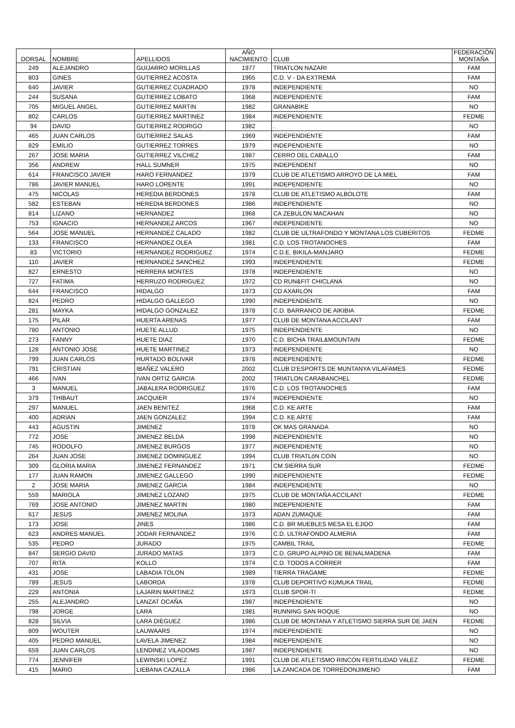| DORSAL | NOMBRE | APELLIDOS | AÑO NACIMIENTO | CLUB | FEDERACIÓN MONTAÑA |
| --- | --- | --- | --- | --- | --- |
| 249 | ALEJANDRO | GUIJARRO MORILLAS | 1977 | TRIATLON NAZARI | FAM |
| 803 | GINES | GUTIERREZ ACOSTA | 1965 | C.D. V - DA EXTREMA | FAM |
| 640 | JAVIER | GUTIERREZ CUADRADO | 1978 | INDEPENDIENTE | NO |
| 244 | SUSANA | GUTIERREZ LOBATO | 1968 | INDEPENDIENTE | FAM |
| 705 | MIGUEL ANGEL | GUTIERREZ MARTIN | 1982 | GRANABIKE | NO |
| 802 | CARLOS | GUTIERREZ MARTINEZ | 1984 | INDEPENDIENTE | FEDME |
| 94 | DAVID | GUTIERREZ RODRIGO | 1982 | . | NO |
| 465 | JUAN CARLOS | GUTIERREZ SALAS | 1969 | INDEPENDIENTE | FAM |
| 829 | EMILIO | GUTIERREZ TORRES | 1979 | INDEPENDIENTE | NO |
| 267 | JOSE MARIA | GUTIERREZ VILCHEZ | 1987 | CERRO DEL CABALLO | FAM |
| 356 | ANDREW | HALL SUMNER | 1975 | INDEPENDENT | NO |
| 614 | FRANCISCO JAVIER | HARO FERNANDEZ | 1979 | CLUB DE ATLETISMO ARROYO DE LA MIEL | FAM |
| 786 | JAVIER MANUEL | HARO LORENTE | 1991 | INDEPENDIENTE | NO |
| 475 | NICOLAS | HEREDIA BERDONES | 1978 | CLUB DE ATLETISMO ALBOLOTE | FAM |
| 582 | ESTEBAN | HEREDIA BERDONES | 1986 | INDEPENDIENTE | NO |
| 814 | LIZANO | HERNANDEZ | 1968 | CA ZEBULON MACAHAN | NO |
| 753 | IGNACIO | HERNANDEZ ARCOS | 1967 | INDEPENDIENTE | NO |
| 564 | JOSE MANUEL | HERNANDEZ CALADO | 1982 | CLUB DE ULTRAFONDO Y MONTANA LOS CUBERITOS | FEDME |
| 133 | FRANCISCO | HERNANDEZ OLEA | 1981 | C.D. LOS TROTANOCHES | FAM |
| 83 | VICTORIO | HERNANDEZ RODRIGUEZ | 1974 | C.D.E. BIKILA-MANJARO | FEDME |
| 110 | JAVIER | HERNANDEZ SANCHEZ | 1993 | INDEPENDIENTE | FEDME |
| 827 | ERNESTO | HERRERA MONTES | 1978 | INDEPENDIENTE | NO |
| 727 | FATIMA | HERRUZO RODRIGUEZ | 1972 | CD RUN&FIT CHICLANA | NO |
| 644 | FRANCISCO | HIDALGO | 1973 | CD AXARLON | FAM |
| 824 | PEDRO | HIDALGO GALLEGO | 1990 | INDEPENDIENTE | NO |
| 281 | MAYKA | HIDALGO GONZALEZ | 1978 | C.D. BARRANCO DE AIKIBIA | FEDME |
| 175 | PILAR | HUERTA ARENAS | 1977 | CLUB DE MONTANA ACCILANT | FAM |
| 780 | ANTONIO | HUETE ALLUD | 1975 | INDEPENDIENTE | NO |
| 273 | FANNY | HUETE DIAZ | 1970 | C.D. BICHA TRAIL&MOUNTAIN | FEDME |
| 128 | ANTONIO JOSE | HUETE MARTINEZ | 1973 | INDEPENDIENTE | NO |
| 799 | JUAN CARLOS | HURTADO BOLIVAR | 1978 | INDEPENDIENTE | FEDME |
| 791 | CRISTIAN | IBAÑEZ VALERO | 2002 | CLUB D'ESPORTS DE MUNTANYA VILAFAMES | FEDME |
| 466 | IVAN | IVAN ORTIZ GARCIA | 2002 | TRIATLON CARABANCHEL | FEDME |
| 3 | MANUEL | JABALERA RODRIGUEZ | 1976 | C.D. LOS TROTANOCHES | FAM |
| 379 | THIBAUT | JACQUIER | 1974 | INDEPENDIENTE | NO |
| 297 | MANUEL | JAEN BENITEZ | 1968 | C.D. KE ARTE | FAM |
| 400 | ADRIAN | JAEN GONZALEZ | 1994 | C.D. KE ARTE | FAM |
| 443 | AGUSTIN | JIMENEZ | 1978 | OK MAS GRANADA | NO |
| 772 | JOSE | JIMENEZ BELDA | 1998 | INDEPENDIENTE | NO |
| 745 | RODOLFO | JIMENEZ BURGOS | 1977 | INDEPENDIENTE | NO |
| 264 | JUAN JOSE | JIMENEZ DOMINGUEZ | 1994 | CLUB TRIATLóN COíN | NO |
| 309 | GLORIA MARIA | JIMENEZ FERNANDEZ | 1971 | CM SIERRA SUR | FEDME |
| 177 | JUAN RAMON | JIMENEZ GALLEGO | 1990 | INDEPENDIENTE | FEDME |
| 2 | JOSE MARIA | JIMENEZ GARCIA | 1984 | INDEPENDIENTE | NO |
| 559 | MARIOLA | JIMENEZ LOZANO | 1975 | CLUB DE MONTAÑA ACCILANT | FEDME |
| 769 | JOSE ANTONIO | JIMENEZ MARTIN | 1980 | INDEPENDIENTE | FAM |
| 617 | JESUS | JIMENEZ MOLINA | 1973 | ADAN ZUMAQUE | FAM |
| 173 | JOSE | JINES | 1986 | C.D. BR MUEBLES MESA EL EJIDO | FAM |
| 623 | ANDRES MANUEL | JODAR FERNANDEZ | 1976 | C.D. ULTRAFONDO ALMERIA | FAM |
| 535 | PEDRO | JURADO | 1975 | CAMBIL TRAIL | FEDME |
| 847 | SERGIO DAVID | JURADO MATAS | 1973 | C.D. GRUPO ALPINO DE BENALMADENA | FAM |
| 707 | RITA | KOLLO | 1974 | C.D. TODOS A CORRER | FAM |
| 431 | JOSE | LABADIA TOLON | 1989 | TIERRA TRAGAME | FEDME |
| 789 | JESUS | LABORDA | 1978 | CLUB DEPORTIVO KUMUKA TRAIL | FEDME |
| 229 | ANTONIA | LAJARIN MARTINEZ | 1973 | CLUB SPOR-TI | FEDME |
| 255 | ALEJANDRO | LANZAT OCAÑA | 1987 | INDEPENDIENTE | NO |
| 798 | JORGE | LARA | 1981 | RUNNING SAN ROQUE | NO |
| 828 | SILVIA | LARA DIEGUEZ | 1986 | CLUB DE MONTANA Y ATLETISMO SIERRA SUR DE JAEN | FEDME |
| 809 | WOUTER | LAUWAARS | 1974 | INDEPENDIENTE | NO |
| 405 | PEDRO MANUEL | LAVELA JIMENEZ | 1984 | INDEPENDIENTE | NO |
| 659 | JUAN CARLOS | LENDINEZ VILADOMS | 1987 | INDEPENDIENTE | NO |
| 774 | JENNIFER | LEWINSKI LOPEZ | 1991 | CLUB DE ATLETISMO RINCON FERTILIDAD VéLEZ | FEDME |
| 415 | MARIO | LIEBANA CAZALLA | 1986 | LA ZANCADA DE TORREDONJIMENO | FAM |